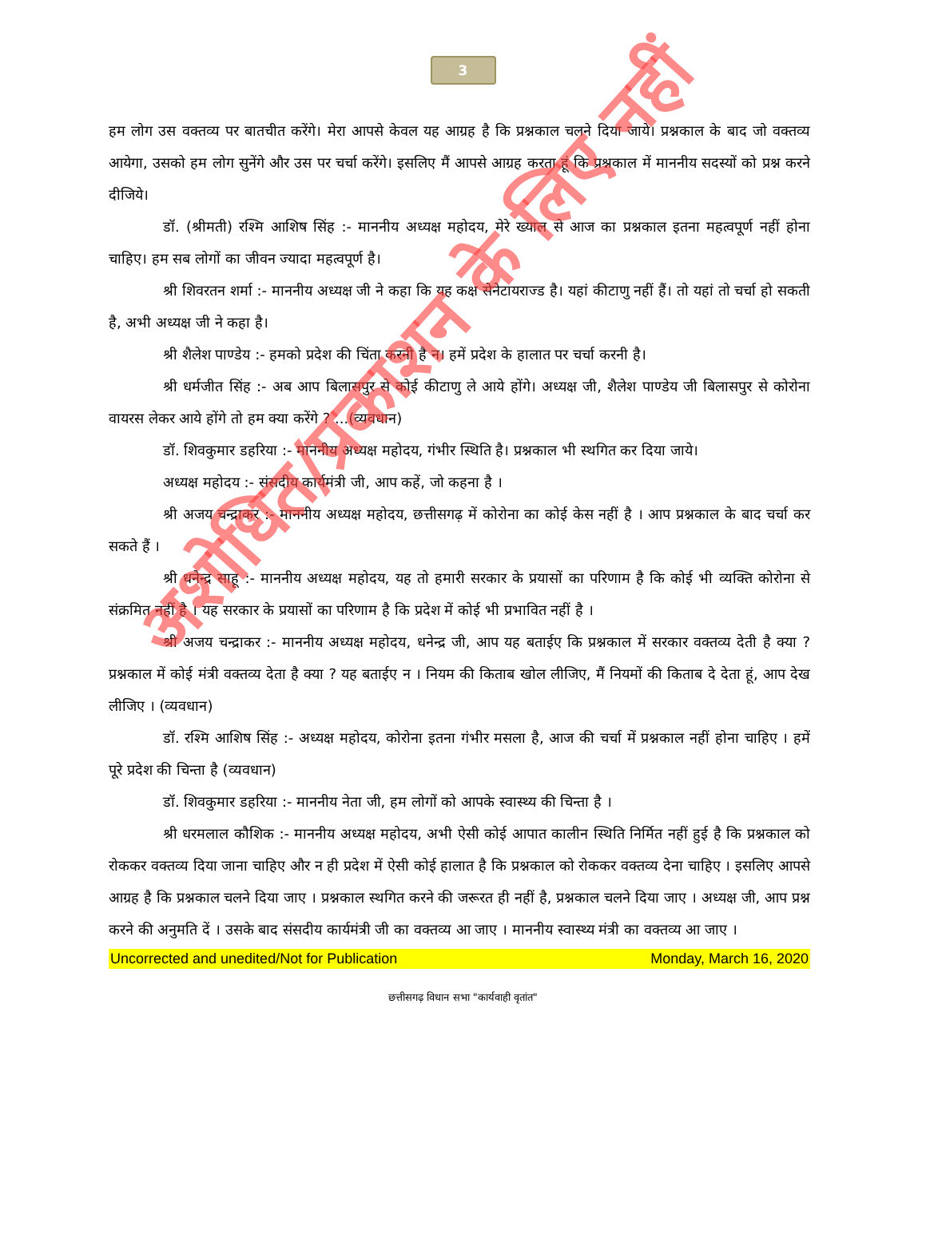3
हम लोग उस वक्तव्य पर बातचीत करेंगे। मेरा आपसे केवल यह आग्रह है कि प्रश्नकाल चलने दिया जाये। प्रश्नकाल के बाद जो वक्तव्य आयेगा, उसको हम लोग सुनेंगे और उस पर चर्चा करेंगे। इसलिए मैं आपसे आग्रह करता हूं कि प्रश्नकाल में माननीय सदस्यों को प्रश्न करने दीजिये।
डॉ. (श्रीमती) रश्मि आशिष सिंह :- माननीय अध्यक्ष महोदय, मेरे ख्याल से आज का प्रश्नकाल इतना महत्वपूर्ण नहीं होना चाहिए। हम सब लोगों का जीवन ज्यादा महत्वपूर्ण है।
श्री शिवरतन शर्मा :- माननीय अध्यक्ष जी ने कहा कि यह कक्ष सेनेटायराज्ड है। यहां कीटाणु नहीं हैं। तो यहां तो चर्चा हो सकती है, अभी अध्यक्ष जी ने कहा है।
श्री शैलेश पाण्डेय :- हमको प्रदेश की चिंता करनी है न। हमें प्रदेश के हालात पर चर्चा करनी है।
श्री धर्मजीत सिंह :- अब आप बिलासपुर से कोई कीटाणु ले आये होंगे। अध्यक्ष जी, शैलेश पाण्डेय जी बिलासपुर से कोरोना वायरस लेकर आये होंगे तो हम क्या करेंगे ? ...(व्यवधान)
डॉ. शिवकुमार डहरिया :- माननीय अध्यक्ष महोदय, गंभीर स्थिति है। प्रश्नकाल भी स्थगित कर दिया जाये।
अध्यक्ष महोदय :- संसदीय कार्यमंत्री जी, आप कहें, जो कहना है ।
श्री अजय चन्द्राकर :- माननीय अध्यक्ष महोदय, छत्तीसगढ़ में कोरोना का कोई केस नहीं है । आप प्रश्नकाल के बाद चर्चा कर सकते हैं ।
श्री धनेन्द्र साहू :- माननीय अध्यक्ष महोदय, यह तो हमारी सरकार के प्रयासों का परिणाम है कि कोई भी व्यक्ति कोरोना से संक्रमित नहीं है । यह सरकार के प्रयासों का परिणाम है कि प्रदेश में कोई भी प्रभावित नहीं है ।
श्री अजय चन्द्राकर :- माननीय अध्यक्ष महोदय, धनेन्द्र जी, आप यह बताईए कि प्रश्नकाल में सरकार वक्तव्य देती है क्या ? प्रश्नकाल में कोई मंत्री वक्तव्य देता है क्या ? यह बताईए न । नियम की किताब खोल लीजिए, मैं नियमों की किताब दे देता हूं, आप देख लीजिए । (व्यवधान)
डॉ. रश्मि आशिष सिंह :- अध्यक्ष महोदय, कोरोना इतना गंभीर मसला है, आज की चर्चा में प्रश्नकाल नहीं होना चाहिए । हमें पूरे प्रदेश की चिन्ता है (व्यवधान)
डॉ. शिवकुमार डहरिया :- माननीय नेता जी, हम लोगों को आपके स्वास्थ्य की चिन्ता है ।
श्री धरमलाल कौशिक :- माननीय अध्यक्ष महोदय, अभी ऐसी कोई आपात कालीन स्थिति निर्मित नहीं हुई है कि प्रश्नकाल को रोककर वक्तव्य दिया जाना चाहिए और न ही प्रदेश में ऐसी कोई हालात है कि प्रश्नकाल को रोककर वक्तव्य देना चाहिए । इसलिए आपसे आग्रह है कि प्रश्नकाल चलने दिया जाए । प्रश्नकाल स्थगित करने की जरूरत ही नहीं है, प्रश्नकाल चलने दिया जाए । अध्यक्ष जी, आप प्रश्न करने की अनुमति दें । उसके बाद संसदीय कार्यमंत्री जी का वक्तव्य आ जाए । माननीय स्वास्थ्य मंत्री का वक्तव्य आ जाए ।
Uncorrected and unedited/Not for Publication Monday, March 16, 2020
छत्तीसगढ़ विधान सभा "कार्यवाही वृतांत"
अशोधित/प्रकाशन के लिए नहीं